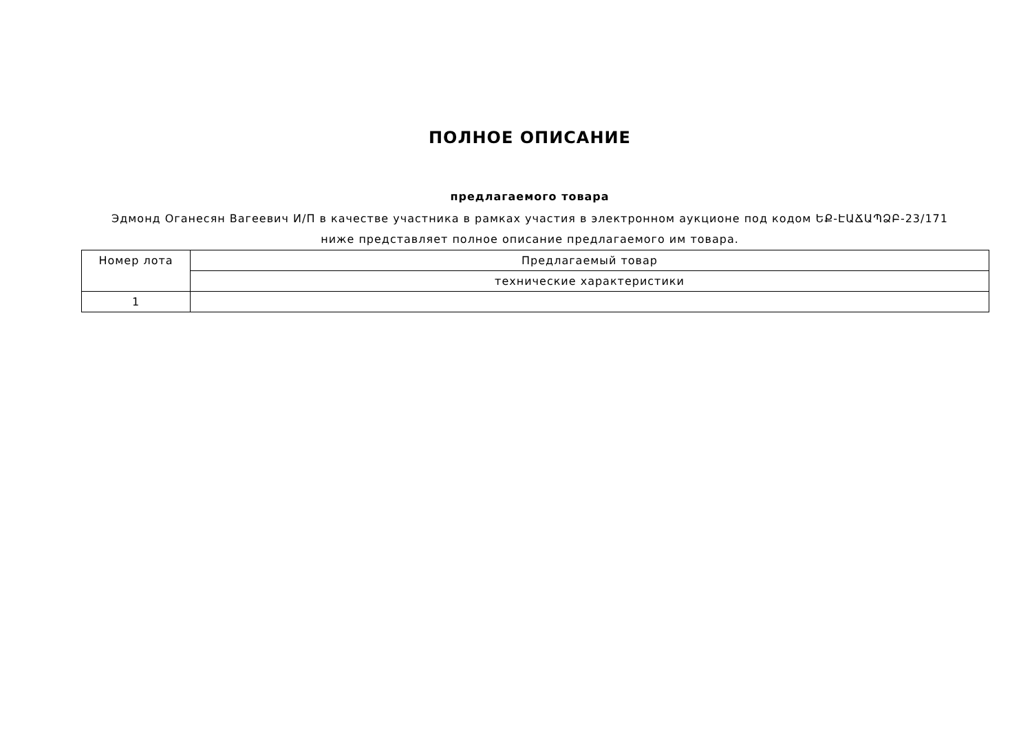ПОЛНОЕ ОПИСАНИЕ
предлагаемого товара
Эдмонд Оганесян Вагеевич И/П в качестве участника в рамках участия в электронном аукционе под кодом ԵՔ-ԷԱՃԱՊՁԲ-23/171
ниже представляет полное описание предлагаемого им товара.
| Номер лота | Предлагаемый товар |
| --- | --- |
| | технические характеристики |
| 1 | |